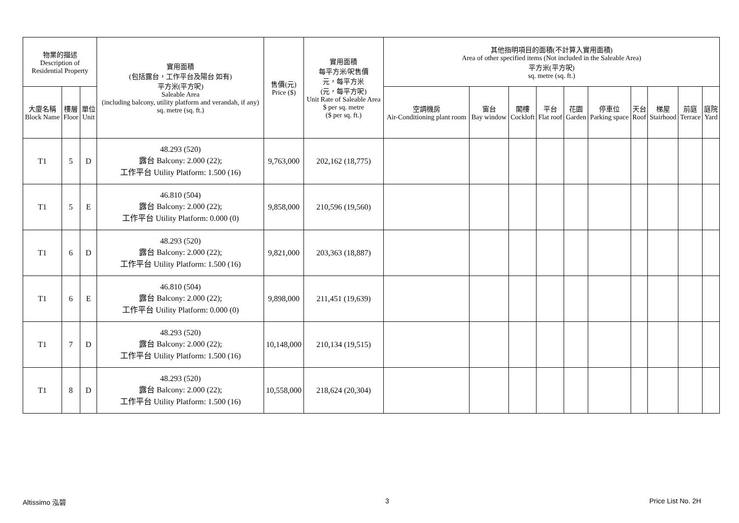| 物業的描述 Description of Residential Property | | | 實用面積 (包括露台，工作平台及陽台 如有) 平方米(平方呎) Saleable Area (including balcony, utility platform and verandah, if any) sq. metre (sq. ft.) | 售價(元) Price ($) | 實用面積 每平方米/呎售價 元，每平方米 (元，每平方呎) Unit Rate of Saleable Area $ per sq. metre ($ per sq. ft.) | 其他指明項目的面積(不計算入實用面積) Area of other specified items (Not included in the Saleable Area) 平方米(平方呎) sq. metre (sq. ft.) | | | | | | | | | |
| --- | --- | --- | --- | --- | --- | --- | --- | --- | --- | --- | --- | --- | --- | --- | --- |
| 大廈名稱 Block Name | 樓層 Floor | 單位 Unit | | | | 空調機房 Air-Conditioning plant room | 窗台 Bay window | 閣樓 Cockloft | 平台 Flat roof | 花園 Garden | 停車位 Parking space | 天台 Roof | 梯屋 Stairhood | 前庭 Terrace | 庭院 Yard |
| T1 | 5 | D | 48.293 (520) 露台 Balcony: 2.000 (22); 工作平台 Utility Platform: 1.500 (16) | 9,763,000 | 202,162 (18,775) | | | | | | | | | | |
| T1 | 5 | E | 46.810 (504) 露台 Balcony: 2.000 (22); 工作平台 Utility Platform: 0.000 (0) | 9,858,000 | 210,596 (19,560) | | | | | | | | | | |
| T1 | 6 | D | 48.293 (520) 露台 Balcony: 2.000 (22); 工作平台 Utility Platform: 1.500 (16) | 9,821,000 | 203,363 (18,887) | | | | | | | | | | |
| T1 | 6 | E | 46.810 (504) 露台 Balcony: 2.000 (22); 工作平台 Utility Platform: 0.000 (0) | 9,898,000 | 211,451 (19,639) | | | | | | | | | | |
| T1 | 7 | D | 48.293 (520) 露台 Balcony: 2.000 (22); 工作平台 Utility Platform: 1.500 (16) | 10,148,000 | 210,134 (19,515) | | | | | | | | | | |
| T1 | 8 | D | 48.293 (520) 露台 Balcony: 2.000 (22); 工作平台 Utility Platform: 1.500 (16) | 10,558,000 | 218,624 (20,304) | | | | | | | | | | |
Altissimo 泓碧 3 Price List No. 2H